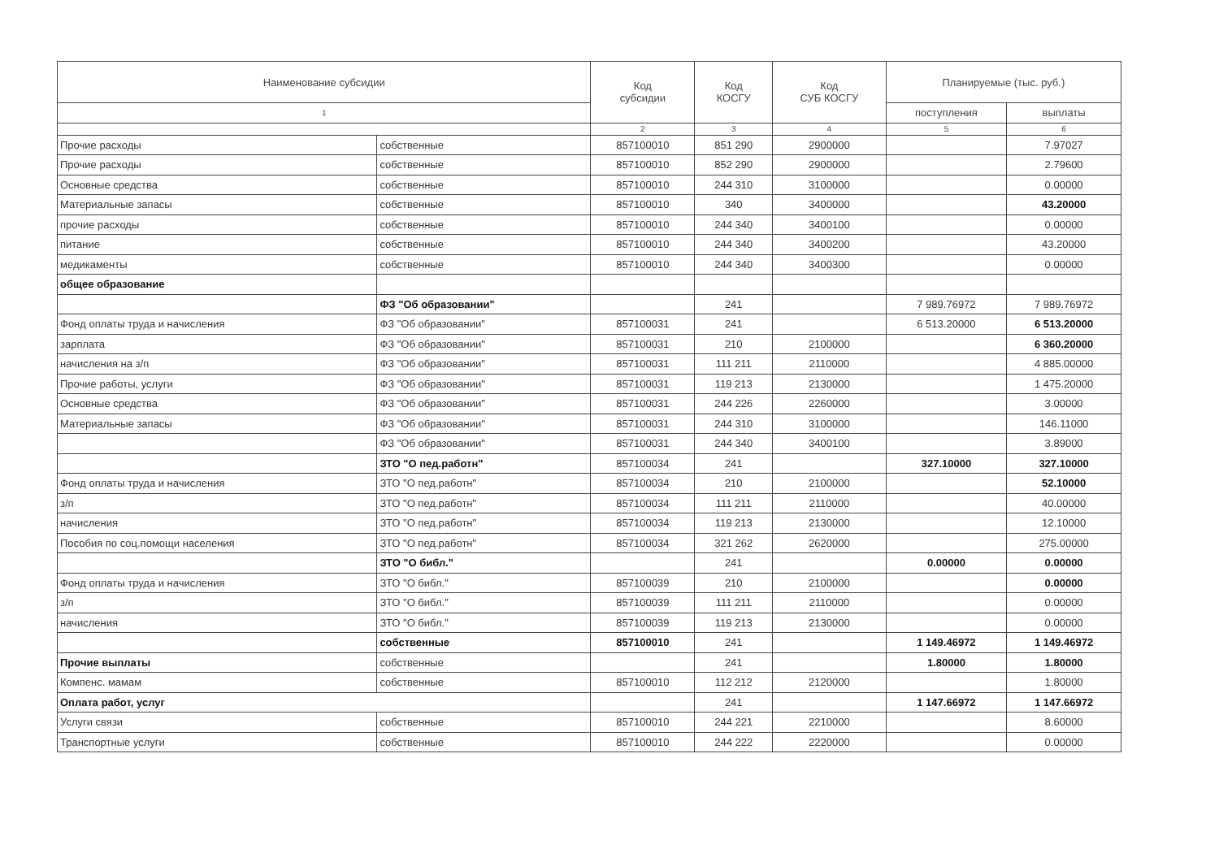| Наименование субсидии | | Код субсидии | Код КОСГУ | Код СУБ КОСГУ | Планируемые (тыс. руб.) | |
| --- | --- | --- | --- | --- | --- | --- |
| 1 | | | | | поступления | выплаты |
| | | 2 | 3 | 4 | 5 | 6 |
| Прочие расходы | собственные | 857100010 | 851 290 | 2900000 | | 7.97027 |
| Прочие расходы | собственные | 857100010 | 852 290 | 2900000 | | 2.79600 |
| Основные средства | собственные | 857100010 | 244 310 | 3100000 | | 0.00000 |
| Материальные запасы | собственные | 857100010 | 340 | 3400000 | | 43.20000 |
| прочие расходы | собственные | 857100010 | 244 340 | 3400100 | | 0.00000 |
| питание | собственные | 857100010 | 244 340 | 3400200 | | 43.20000 |
| медикаменты | собственные | 857100010 | 244 340 | 3400300 | | 0.00000 |
| общее образование | | | | | | |
| | ФЗ "Об образовании" | | 241 | | 7 989.76972 | 7 989.76972 |
| Фонд оплаты труда и начисления | ФЗ "Об образовании" | 857100031 | 241 | | 6 513.20000 | 6 513.20000 |
| зарплата | ФЗ "Об образовании" | 857100031 | 210 | 2100000 | | 6 360.20000 |
| начисления на з/п | ФЗ "Об образовании" | 857100031 | 111 211 | 2110000 | | 4 885.00000 |
| Прочие работы, услуги | ФЗ "Об образовании" | 857100031 | 119 213 | 2130000 | | 1 475.20000 |
| Основные средства | ФЗ "Об образовании" | 857100031 | 244 226 | 2260000 | | 3.00000 |
| Материальные запасы | ФЗ "Об образовании" | 857100031 | 244 310 | 3100000 | | 146.11000 |
| | ФЗ "Об образовании" | 857100031 | 244 340 | 3400100 | | 3.89000 |
| | ЗТО "О пед.работн" | 857100034 | 241 | | 327.10000 | 327.10000 |
| Фонд оплаты труда и начисления | ЗТО "О пед.работн" | 857100034 | 210 | 2100000 | | 52.10000 |
| з/п | ЗТО "О пед.работн" | 857100034 | 111 211 | 2110000 | | 40.00000 |
| начисления | ЗТО "О пед.работн" | 857100034 | 119 213 | 2130000 | | 12.10000 |
| Пособия по соц.помощи населения | ЗТО "О пед.работн" | 857100034 | 321 262 | 2620000 | | 275.00000 |
| | ЗТО "О библ." | | 241 | | 0.00000 | 0.00000 |
| Фонд оплаты труда и начисления | ЗТО "О библ." | 857100039 | 210 | 2100000 | | 0.00000 |
| з/п | ЗТО "О библ." | 857100039 | 111 211 | 2110000 | | 0.00000 |
| начисления | ЗТО "О библ." | 857100039 | 119 213 | 2130000 | | 0.00000 |
| | собственные | 857100010 | 241 | | 1 149.46972 | 1 149.46972 |
| Прочие выплаты | собственные | | 241 | | 1.80000 | 1.80000 |
| Компенс. мамам | собственные | 857100010 | 112 212 | 2120000 | | 1.80000 |
| Оплата работ, услуг | | | 241 | | 1 147.66972 | 1 147.66972 |
| Услуги связи | собственные | 857100010 | 244 221 | 2210000 | | 8.60000 |
| Транспортные услуги | собственные | 857100010 | 244 222 | 2220000 | | 0.00000 |